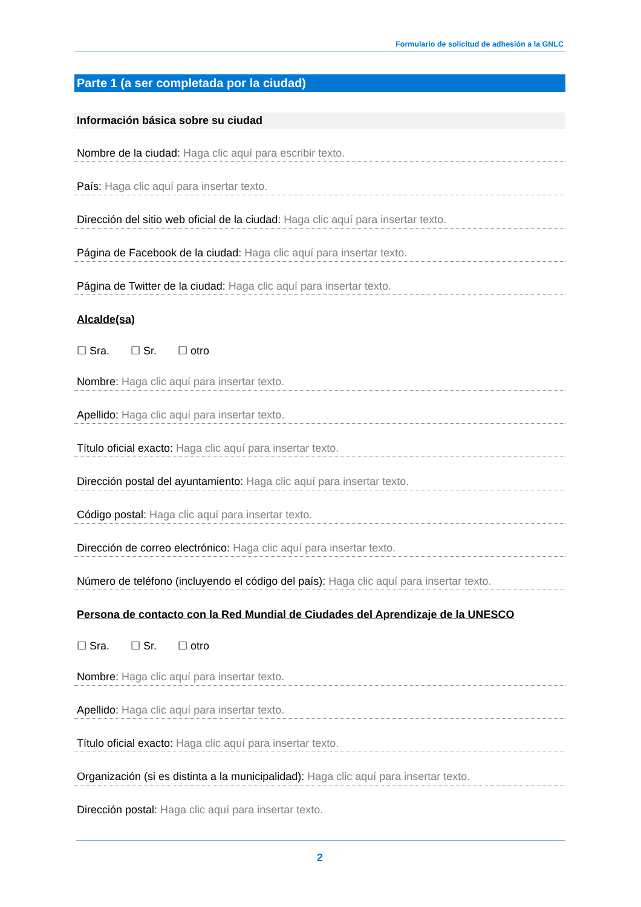Formulario de solicitud de adhesión a la GNLC
Parte 1 (a ser completada por la ciudad)
Información básica sobre su ciudad
Nombre de la ciudad: Haga clic aquí para escribir texto.
País: Haga clic aquí para insertar texto.
Dirección del sitio web oficial de la ciudad: Haga clic aquí para insertar texto.
Página de Facebook de la ciudad: Haga clic aquí para insertar texto.
Página de Twitter de la ciudad: Haga clic aquí para insertar texto.
Alcalde(sa)
☐ Sra. ☐ Sr. ☐ otro
Nombre: Haga clic aquí para insertar texto.
Apellido: Haga clic aquí para insertar texto.
Título oficial exacto: Haga clic aquí para insertar texto.
Dirección postal del ayuntamiento: Haga clic aquí para insertar texto.
Código postal: Haga clic aquí para insertar texto.
Dirección de correo electrónico: Haga clic aquí para insertar texto.
Número de teléfono (incluyendo el código del país): Haga clic aquí para insertar texto.
Persona de contacto con la Red Mundial de Ciudades del Aprendizaje de la UNESCO
☐ Sra. ☐ Sr. ☐ otro
Nombre: Haga clic aquí para insertar texto.
Apellido: Haga clic aquí para insertar texto.
Título oficial exacto: Haga clic aquí para insertar texto.
Organización (si es distinta a la municipalidad): Haga clic aquí para insertar texto.
Dirección postal: Haga clic aquí para insertar texto.
2